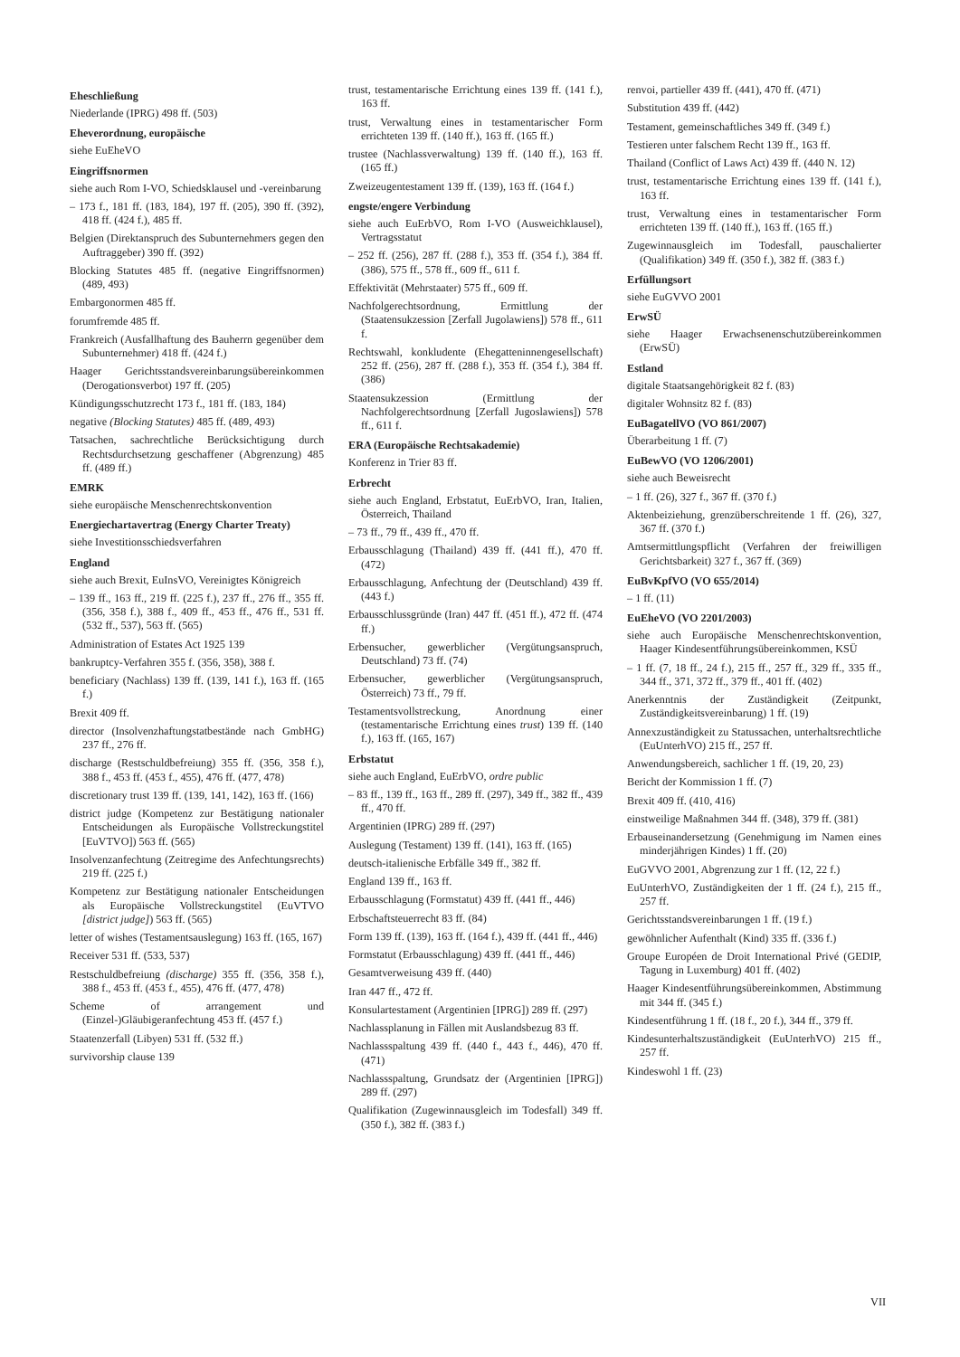Eheschließung
Niederlande (IPRG) 498 ff. (503)
Eheverordnung, europäische
siehe EuEheVO
Eingriffsnormen
siehe auch Rom I-VO, Schiedsklausel und -vereinbarung
– 173 f., 181 ff. (183, 184), 197 ff. (205), 390 ff. (392), 418 ff. (424 f.), 485 ff.
Belgien (Direktanspruch des Subunternehmers gegen den Auftraggeber) 390 ff. (392)
Blocking Statutes 485 ff. (negative Eingriffsnormen) (489, 493)
Embargonormen 485 ff.
forumfremde 485 ff.
Frankreich (Ausfallhaftung des Bauherrn gegenüber dem Subunternehmer) 418 ff. (424 f.)
Haager Gerichtsstandsvereinbarungsübereinkommen (Derogationsverbot) 197 ff. (205)
Kündigungsschutzrecht 173 f., 181 ff. (183, 184)
negative (Blocking Statutes) 485 ff. (489, 493)
Tatsachen, sachrechtliche Berücksichtigung durch Rechtsdurchsetzung geschaffener (Abgrenzung) 485 ff. (489 ff.)
EMRK
siehe europäische Menschenrechtskonvention
Energiechartavertrag (Energy Charter Treaty)
siehe Investitionsschiedsverfahren
England
siehe auch Brexit, EuInsVO, Vereinigtes Königreich
– 139 ff., 163 ff., 219 ff. (225 f.), 237 ff., 276 ff., 355 ff. (356, 358 f.), 388 f., 409 ff., 453 ff., 476 ff., 531 ff. (532 ff., 537), 563 ff. (565)
Administration of Estates Act 1925 139
bankruptcy-Verfahren 355 f. (356, 358), 388 f.
beneficiary (Nachlass) 139 ff. (139, 141 f.), 163 ff. (165 f.)
Brexit 409 ff.
director (Insolvenzhaftungstatbestände nach GmbHG) 237 ff., 276 ff.
discharge (Restschuldbefreiung) 355 ff. (356, 358 f.), 388 f., 453 ff. (453 f., 455), 476 ff. (477, 478)
discretionary trust 139 ff. (139, 141, 142), 163 ff. (166)
district judge (Kompetenz zur Bestätigung nationaler Entscheidungen als Europäische Vollstreckungstitel [EuVTVO]) 563 ff. (565)
Insolvenzanfechtung (Zeitregime des Anfechtungsrechts) 219 ff. (225 f.)
Kompetenz zur Bestätigung nationaler Entscheidungen als Europäische Vollstreckungstitel (EuVTVO [district judge]) 563 ff. (565)
letter of wishes (Testamentsauslegung) 163 ff. (165, 167)
Receiver 531 ff. (533, 537)
Restschuldbefreiung (discharge) 355 ff. (356, 358 f.), 388 f., 453 ff. (453 f., 455), 476 ff. (477, 478)
Scheme of arrangement und (Einzel-)Gläubigeranfechtung 453 ff. (457 f.)
Staatenzerfall (Libyen) 531 ff. (532 ff.)
survivorship clause 139
trust, testamentarische Errichtung eines 139 ff. (141 f.), 163 ff.
trust, Verwaltung eines in testamentarischer Form errichteten 139 ff. (140 ff.), 163 ff. (165 ff.)
trustee (Nachlassverwaltung) 139 ff. (140 ff.), 163 ff. (165 ff.)
Zweizeugentestament 139 ff. (139), 163 ff. (164 f.)
engste/engere Verbindung
siehe auch EuErbVO, Rom I-VO (Ausweichklausel), Vertragsstatut
– 252 ff. (256), 287 ff. (288 f.), 353 ff. (354 f.), 384 ff. (386), 575 ff., 578 ff., 609 ff., 611 f.
Effektivität (Mehrstaater) 575 ff., 609 ff.
Nachfolgerechtsordnung, Ermittlung der (Staatensukzession [Zerfall Jugolawiens]) 578 ff., 611 f.
Rechtswahl, konkludente (Ehegatteninnengesellschaft) 252 ff. (256), 287 ff. (288 f.), 353 ff. (354 f.), 384 ff. (386)
Staatensukzession (Ermittlung der Nachfolgerechtsordnung [Zerfall Jugoslawiens]) 578 ff., 611 f.
ERA (Europäische Rechtsakademie)
Konferenz in Trier 83 ff.
Erbrecht
siehe auch England, Erbstatut, EuErbVO, Iran, Italien, Österreich, Thailand
– 73 ff., 79 ff., 439 ff., 470 ff.
Erbausschlagung (Thailand) 439 ff. (441 ff.), 470 ff. (472)
Erbausschlagung, Anfechtung der (Deutschland) 439 ff. (443 f.)
Erbausschlussgründe (Iran) 447 ff. (451 ff.), 472 ff. (474 ff.)
Erbensucher, gewerblicher (Vergütungsanspruch, Deutschland) 73 ff. (74)
Erbensucher, gewerblicher (Vergütungsanspruch, Österreich) 73 ff., 79 ff.
Testamentsvollstreckung, Anordnung einer (testamentarische Errichtung eines trust) 139 ff. (140 f.), 163 ff. (165, 167)
Erbstatut
siehe auch England, EuErbVO, ordre public
– 83 ff., 139 ff., 163 ff., 289 ff. (297), 349 ff., 382 ff., 439 ff., 470 ff.
Argentinien (IPRG) 289 ff. (297)
Auslegung (Testament) 139 ff. (141), 163 ff. (165)
deutsch-italienische Erbfälle 349 ff., 382 ff.
England 139 ff., 163 ff.
Erbausschlagung (Formstatut) 439 ff. (441 ff., 446)
Erbschaftsteuerrecht 83 ff. (84)
Form 139 ff. (139), 163 ff. (164 f.), 439 ff. (441 ff., 446)
Formstatut (Erbausschlagung) 439 ff. (441 ff., 446)
Gesamtverweisung 439 ff. (440)
Iran 447 ff., 472 ff.
Konsulartestament (Argentinien [IPRG]) 289 ff. (297)
Nachlassplanung in Fällen mit Auslandsbezug 83 ff.
Nachlassspaltung 439 ff. (440 f., 443 f., 446), 470 ff. (471)
Nachlassspaltung, Grundsatz der (Argentinien [IPRG]) 289 ff. (297)
Qualifikation (Zugewinnausgleich im Todesfall) 349 ff. (350 f.), 382 ff. (383 f.)
renvoi, partieller 439 ff. (441), 470 ff. (471)
Substitution 439 ff. (442)
Testament, gemeinschaftliches 349 ff. (349 f.)
Testieren unter falschem Recht 139 ff., 163 ff.
Thailand (Conflict of Laws Act) 439 ff. (440 N. 12)
trust, testamentarische Errichtung eines 139 ff. (141 f.), 163 ff.
trust, Verwaltung eines in testamentarischer Form errichteten 139 ff. (140 ff.), 163 ff. (165 ff.)
Zugewinnausgleich im Todesfall, pauschalierter (Qualifikation) 349 ff. (350 f.), 382 ff. (383 f.)
Erfüllungsort
siehe EuGVVO 2001
ErwSÜ
siehe Haager Erwachsenenschutzübereinkommen (ErwSÜ)
Estland
digitale Staatsangehörigkeit 82 f. (83)
digitaler Wohnsitz 82 f. (83)
EuBagatellVO (VO 861/2007)
Überarbeitung 1 ff. (7)
EuBewVO (VO 1206/2001)
siehe auch Beweisrecht
– 1 ff. (26), 327 f., 367 ff. (370 f.)
Aktenbeiziehung, grenzüberschreitende 1 ff. (26), 327, 367 ff. (370 f.)
Amtsermittlungspflicht (Verfahren der freiwilligen Gerichtsbarkeit) 327 f., 367 ff. (369)
EuBvKpfVO (VO 655/2014)
– 1 ff. (11)
EuEheVO (VO 2201/2003)
siehe auch Europäische Menschenrechtskonvention, Haager Kindesentführungsübereinkommen, KSÜ
– 1 ff. (7, 18 ff., 24 f.), 215 ff., 257 ff., 329 ff., 335 ff., 344 ff., 371, 372 ff., 379 ff., 401 ff. (402)
Anerkenntnis der Zuständigkeit (Zeitpunkt, Zuständigkeitsvereinbarung) 1 ff. (19)
Annexzuständigkeit zu Statussachen, unterhaltsrechtliche (EuUnterhVO) 215 ff., 257 ff.
Anwendungsbereich, sachlicher 1 ff. (19, 20, 23)
Bericht der Kommission 1 ff. (7)
Brexit 409 ff. (410, 416)
einstweilige Maßnahmen 344 ff. (348), 379 ff. (381)
Erbauseinandersetzung (Genehmigung im Namen eines minderjährigen Kindes) 1 ff. (20)
EuGVVO 2001, Abgrenzung zur 1 ff. (12, 22 f.)
EuUnterhVO, Zuständigkeiten der 1 ff. (24 f.), 215 ff., 257 ff.
Gerichtsstandsvereinbarungen 1 ff. (19 f.)
gewöhnlicher Aufenthalt (Kind) 335 ff. (336 f.)
Groupe Européen de Droit International Privé (GEDIP, Tagung in Luxemburg) 401 ff. (402)
Haager Kindesentführungsübereinkommen, Abstimmung mit 344 ff. (345 f.)
Kindesentführung 1 ff. (18 f., 20 f.), 344 ff., 379 ff.
Kindesunterhaltszuständigkeit (EuUnterhVO) 215 ff., 257 ff.
Kindeswohl 1 ff. (23)
VII